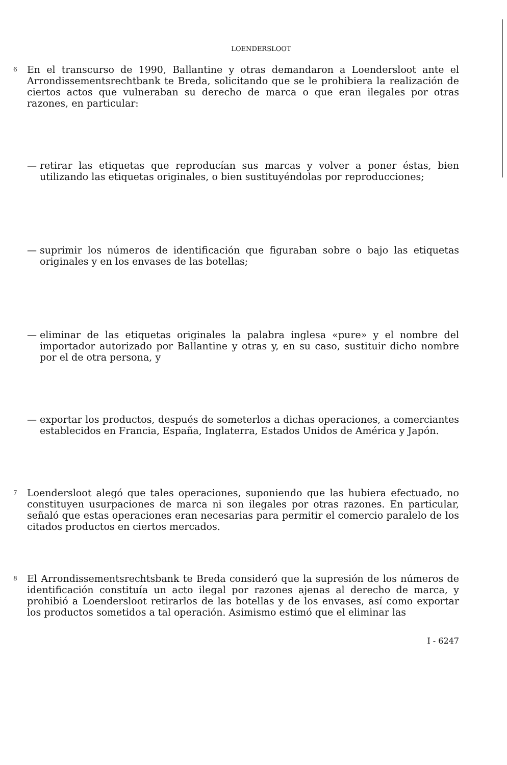LOENDERSLOOT
6 En el transcurso de 1990, Ballantine y otras demandaron a Loendersloot ante el Arrondissementsrechtbank te Breda, solicitando que se le prohibiera la realización de ciertos actos que vulneraban su derecho de marca o que eran ilegales por otras razones, en particular:
— retirar las etiquetas que reproducían sus marcas y volver a poner éstas, bien utilizando las etiquetas originales, o bien sustituyéndolas por reproducciones;
— suprimir los números de identificación que figuraban sobre o bajo las etiquetas originales y en los envases de las botellas;
— eliminar de las etiquetas originales la palabra inglesa «pure» y el nombre del importador autorizado por Ballantine y otras y, en su caso, sustituir dicho nombre por el de otra persona, y
— exportar los productos, después de someterlos a dichas operaciones, a comerciantes establecidos en Francia, España, Inglaterra, Estados Unidos de América y Japón.
7 Loendersloot alegó que tales operaciones, suponiendo que las hubiera efectuado, no constituyen usurpaciones de marca ni son ilegales por otras razones. En particular, señaló que estas operaciones eran necesarias para permitir el comercio paralelo de los citados productos en ciertos mercados.
8 El Arrondissementsrechtsbank te Breda consideró que la supresión de los números de identificación constituía un acto ilegal por razones ajenas al derecho de marca, y prohibió a Loendersloot retirarlos de las botellas y de los envases, así como exportar los productos sometidos a tal operación. Asimismo estimó que el eliminar las
I - 6247